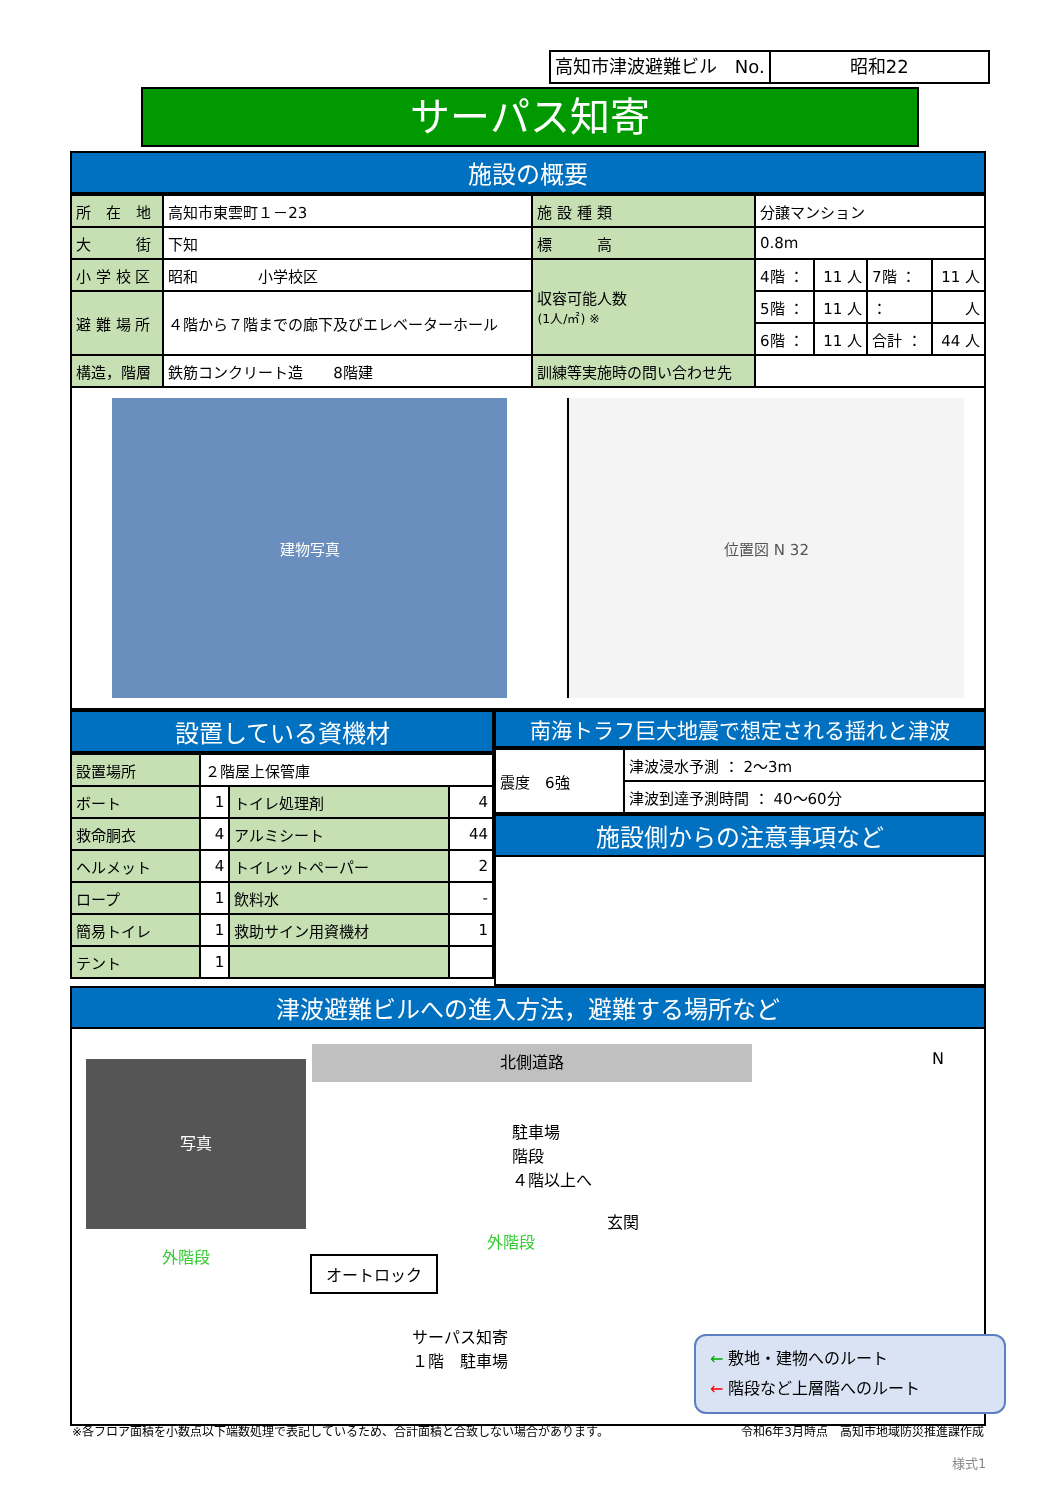高知市津波避難ビル　No. 昭和22
サーパス知寄
施設の概要
| 所 在 地 | 高知市東雲町１－23 | 施 設 種 類 | 分譲マンション | | | |
| 大 街 | 下知 | 標 高 | 0.8m | | | |
| 小 学 校 区 | 昭和 小学校区 | 収容可能人数 (1人/㎡) ※ | 4階 ： | 11 人 | 7階 ： | 11 人 |
| 避 難 場 所 | ４階から７階までの廊下及びエレベーターホール | | 5階 ： | 11 人 | ： | 人 |
| | | | 6階 ： | 11 人 | 合計 ： | 44 人 |
| 構造，階層 | 鉄筋コンクリート造 8階建 | 訓練等実施時の問い合わせ先 | | | | |
建物写真 位置図 N 32
設置している資機材
| 設置場所 | ２階屋上保管庫 | | |
| ボート | 1 | トイレ処理剤 | 4 |
| 救命胴衣 | 4 | アルミシート | 44 |
| ヘルメット | 4 | トイレットペーパー | 2 |
| ロープ | 1 | 飲料水 | - |
| 簡易トイレ | 1 | 救助サイン用資機材 | 1 |
| テント | 1 | | |
南海トラフ巨大地震で想定される揺れと津波
| 震度 6強 | 津波浸水予測 ： 2～3m |
| | 津波到達予測時間 ： 40～60分 |
施設側からの注意事項など
津波避難ビルへの進入方法，避難する場所など
写真
外階段
北側道路
駐車場
階段
４階以上へ
玄関
外階段
オートロック
サーパス知寄
１階　駐車場
N
← 敷地・建物へのルート
← 階段など上層階へのルート
※各フロア面積を小数点以下端数処理で表記しているため、合計面積と合致しない場合があります。 令和6年3月時点　高知市地域防災推進課作成
様式1